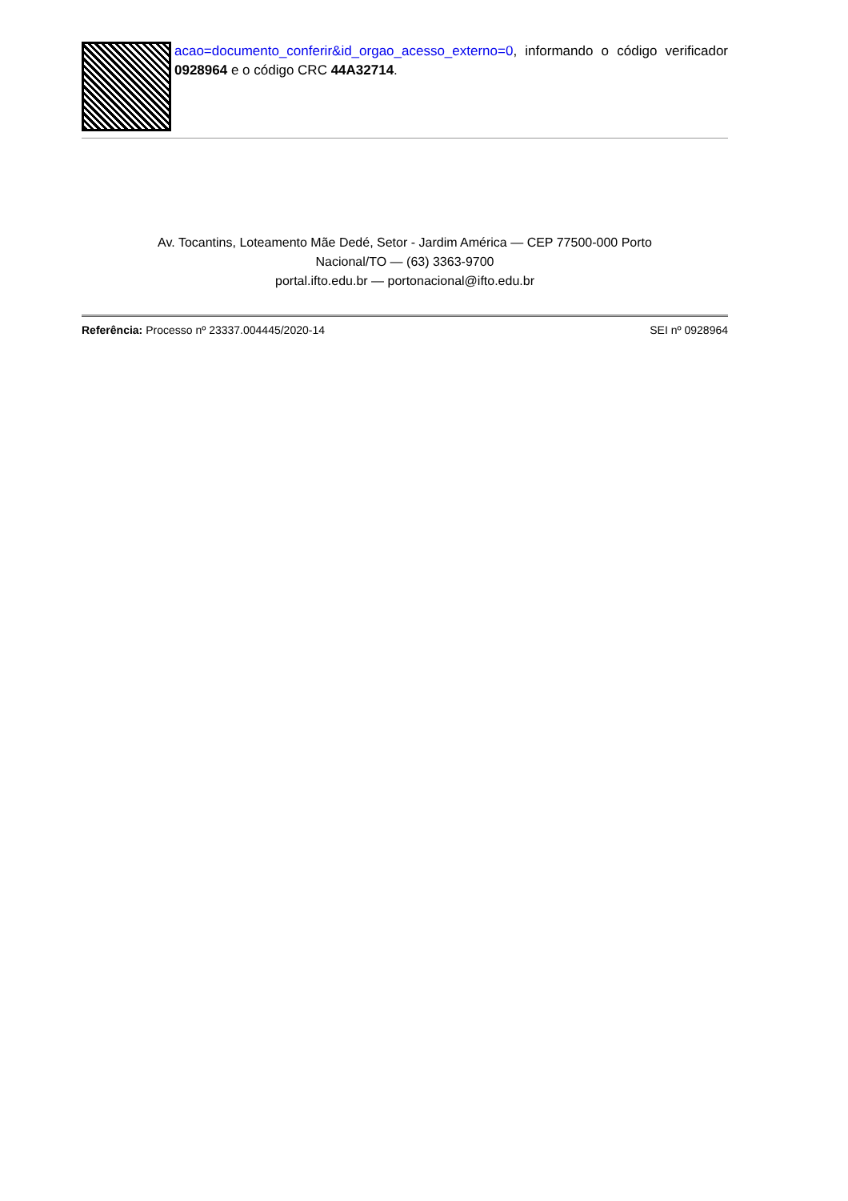acao=documento_conferir&id_orgao_acesso_externo=0, informando o código verificador 0928964 e o código CRC 44A32714.
Av. Tocantins, Loteamento Mãe Dedé, Setor - Jardim América — CEP 77500-000 Porto
Nacional/TO — (63) 3363-9700
portal.ifto.edu.br — portonacional@ifto.edu.br
Referência: Processo nº 23337.004445/2020-14 SEI nº 0928964